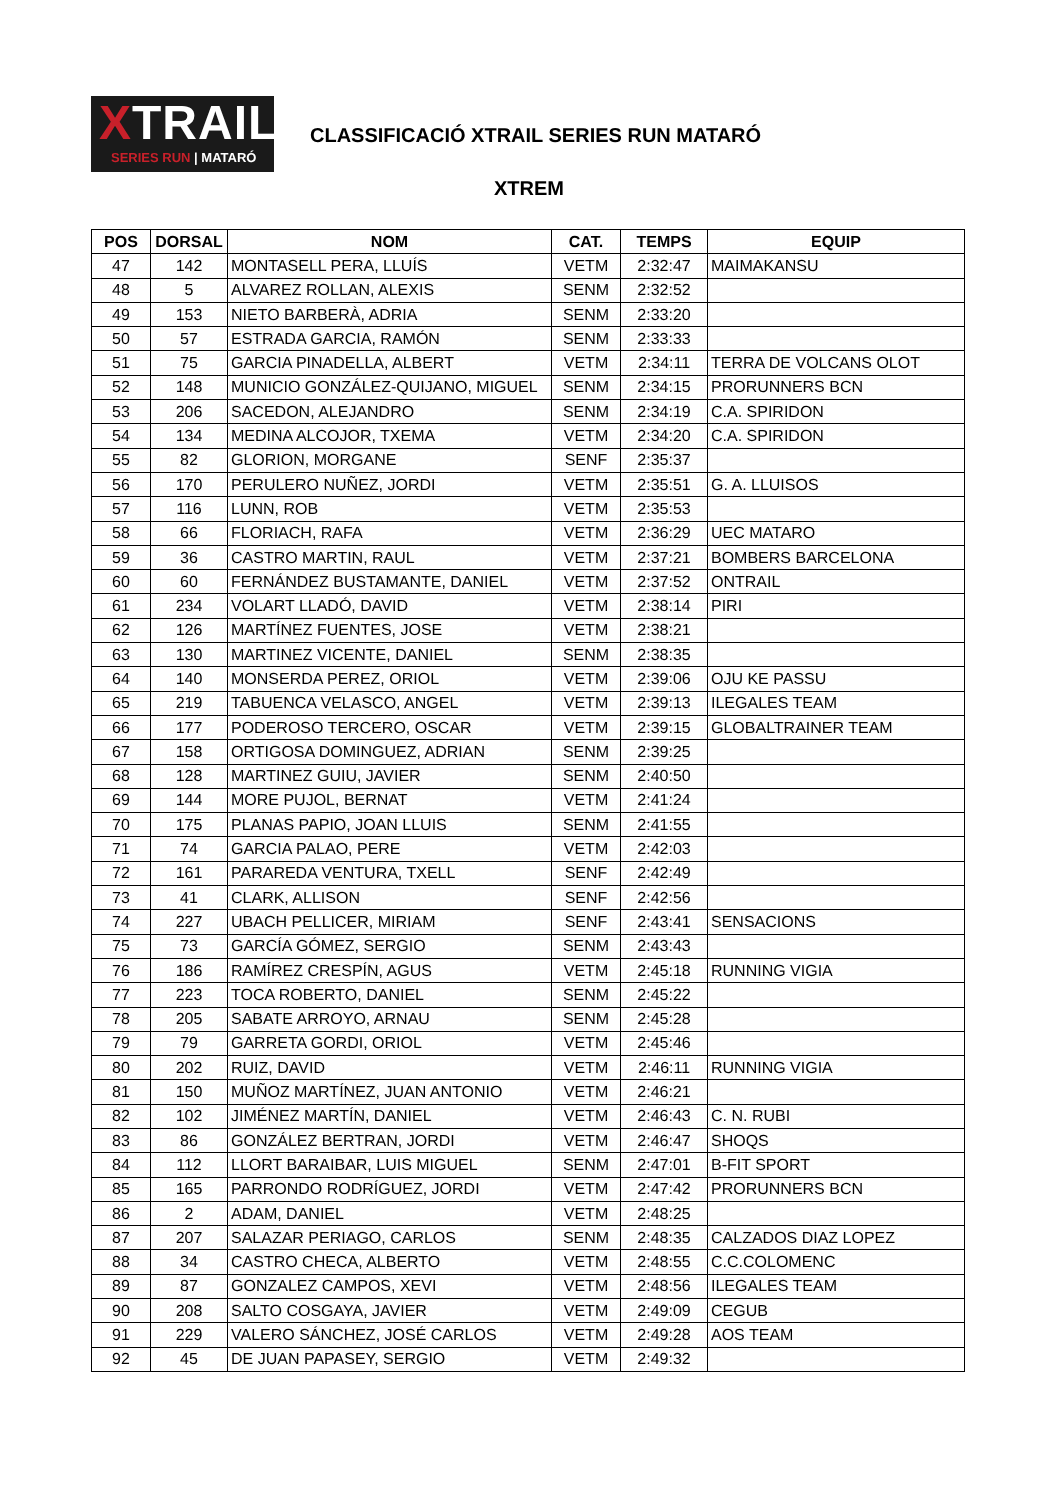XTRAIL
SERIES RUN | MATARÓ
CLASSIFICACIÓ XTRAIL SERIES RUN MATARÓ
XTREM
| POS | DORSAL | NOM | CAT. | TEMPS | EQUIP |
| --- | --- | --- | --- | --- | --- |
| 47 | 142 | MONTASELL PERA, LLUÍS | VETM | 2:32:47 | MAIMAKANSU |
| 48 | 5 | ALVAREZ ROLLAN, ALEXIS | SENM | 2:32:52 | |
| 49 | 153 | NIETO BARBERÀ, ADRIA | SENM | 2:33:20 | |
| 50 | 57 | ESTRADA GARCIA, RAMÓN | SENM | 2:33:33 | |
| 51 | 75 | GARCIA PINADELLA, ALBERT | VETM | 2:34:11 | TERRA DE VOLCANS OLOT |
| 52 | 148 | MUNICIO GONZÁLEZ-QUIJANO, MIGUEL | SENM | 2:34:15 | PRORUNNERS BCN |
| 53 | 206 | SACEDON, ALEJANDRO | SENM | 2:34:19 | C.A. SPIRIDON |
| 54 | 134 | MEDINA ALCOJOR, TXEMA | VETM | 2:34:20 | C.A. SPIRIDON |
| 55 | 82 | GLORION, MORGANE | SENF | 2:35:37 | |
| 56 | 170 | PERULERO NUÑEZ, JORDI | VETM | 2:35:51 | G. A. LLUISOS |
| 57 | 116 | LUNN, ROB | VETM | 2:35:53 | |
| 58 | 66 | FLORIACH, RAFA | VETM | 2:36:29 | UEC MATARO |
| 59 | 36 | CASTRO MARTIN, RAUL | VETM | 2:37:21 | BOMBERS BARCELONA |
| 60 | 60 | FERNÁNDEZ BUSTAMANTE, DANIEL | VETM | 2:37:52 | ONTRAIL |
| 61 | 234 | VOLART LLADÓ, DAVID | VETM | 2:38:14 | PIRI |
| 62 | 126 | MARTÍNEZ FUENTES, JOSE | VETM | 2:38:21 | |
| 63 | 130 | MARTINEZ VICENTE, DANIEL | SENM | 2:38:35 | |
| 64 | 140 | MONSERDA PEREZ, ORIOL | VETM | 2:39:06 | OJU KE PASSU |
| 65 | 219 | TABUENCA VELASCO, ANGEL | VETM | 2:39:13 | ILEGALES TEAM |
| 66 | 177 | PODEROSO TERCERO, OSCAR | VETM | 2:39:15 | GLOBALTRAINER TEAM |
| 67 | 158 | ORTIGOSA DOMINGUEZ, ADRIAN | SENM | 2:39:25 | |
| 68 | 128 | MARTINEZ GUIU, JAVIER | SENM | 2:40:50 | |
| 69 | 144 | MORE PUJOL, BERNAT | VETM | 2:41:24 | |
| 70 | 175 | PLANAS PAPIO, JOAN LLUIS | SENM | 2:41:55 | |
| 71 | 74 | GARCIA PALAO, PERE | VETM | 2:42:03 | |
| 72 | 161 | PARAREDA VENTURA, TXELL | SENF | 2:42:49 | |
| 73 | 41 | CLARK, ALLISON | SENF | 2:42:56 | |
| 74 | 227 | UBACH PELLICER, MIRIAM | SENF | 2:43:41 | SENSACIONS |
| 75 | 73 | GARCÍA GÓMEZ, SERGIO | SENM | 2:43:43 | |
| 76 | 186 | RAMÍREZ CRESPÍN, AGUS | VETM | 2:45:18 | RUNNING VIGIA |
| 77 | 223 | TOCA ROBERTO, DANIEL | SENM | 2:45:22 | |
| 78 | 205 | SABATE ARROYO, ARNAU | SENM | 2:45:28 | |
| 79 | 79 | GARRETA GORDI, ORIOL | VETM | 2:45:46 | |
| 80 | 202 | RUIZ, DAVID | VETM | 2:46:11 | RUNNING VIGIA |
| 81 | 150 | MUÑOZ MARTÍNEZ, JUAN ANTONIO | VETM | 2:46:21 | |
| 82 | 102 | JIMÉNEZ MARTÍN, DANIEL | VETM | 2:46:43 | C. N. RUBI |
| 83 | 86 | GONZÁLEZ BERTRAN, JORDI | VETM | 2:46:47 | SHOQS |
| 84 | 112 | LLORT BARAIBAR, LUIS MIGUEL | SENM | 2:47:01 | B-FIT SPORT |
| 85 | 165 | PARRONDO RODRÍGUEZ, JORDI | VETM | 2:47:42 | PRORUNNERS BCN |
| 86 | 2 | ADAM, DANIEL | VETM | 2:48:25 | |
| 87 | 207 | SALAZAR PERIAGO, CARLOS | SENM | 2:48:35 | CALZADOS DIAZ LOPEZ |
| 88 | 34 | CASTRO CHECA, ALBERTO | VETM | 2:48:55 | C.C.COLOMENC |
| 89 | 87 | GONZALEZ CAMPOS, XEVI | VETM | 2:48:56 | ILEGALES TEAM |
| 90 | 208 | SALTO COSGAYA, JAVIER | VETM | 2:49:09 | CEGUB |
| 91 | 229 | VALERO SÁNCHEZ, JOSÉ CARLOS | VETM | 2:49:28 | AOS TEAM |
| 92 | 45 | DE JUAN PAPASEY, SERGIO | VETM | 2:49:32 | |